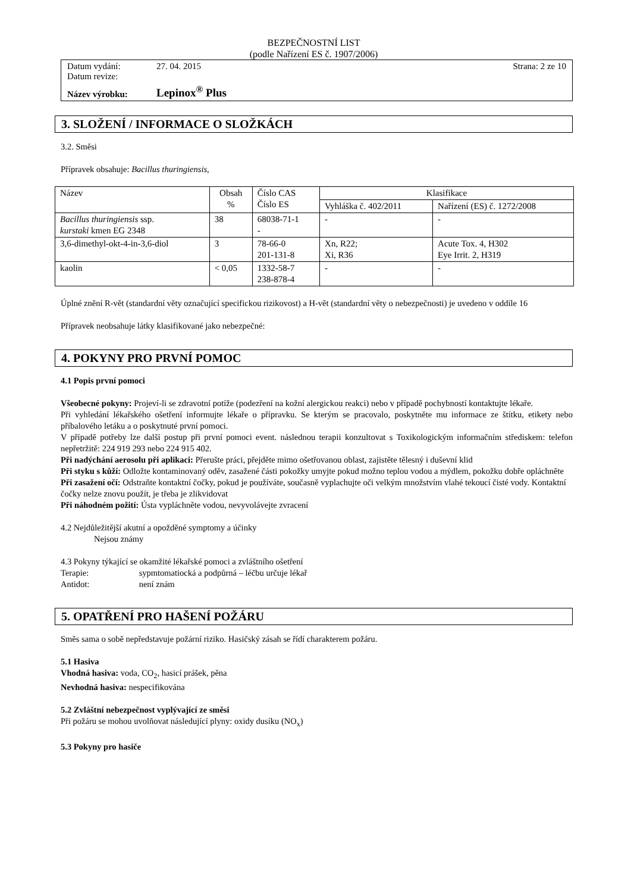BEZPEČNOSTNÍ LIST
(podle Nařízení ES č. 1907/2006)
| Datum vydání: | 27. 04. 2015 | Strana: 2 ze 10 |
| Datum revize: | | |
| Název výrobku: | Lepinox<sup>®</sup> Plus | |
3. SLOŽENÍ / INFORMACE O SLOŽKÁCH
3.2. Směsi
Přípravek obsahuje: Bacillus thuringiensis,
| Název | Obsah % | Číslo CAS Číslo ES | Klasifikace | |
| | | | Vyhláška č. 402/2011 | Nařízení (ES) č. 1272/2008 |
| Bacillus thuringiensis ssp. kurstaki kmen EG 2348 | 38 | 68038-71-1 - | - | - |
| 3,6-dimethyl-okt-4-in-3,6-diol | 3 | 78-66-0 201-131-8 | Xn, R22; Xi, R36 | Acute Tox. 4, H302 Eye Irrit. 2, H319 |
| kaolin | < 0,05 | 1332-58-7 238-878-4 | - | - |
Úplné znění R-vět (standardní věty označující specifickou rizikovost) a H-vět (standardní věty o nebezpečnosti) je uvedeno v oddíle 16
Přípravek neobsahuje látky klasifikované jako nebezpečné:
4. POKYNY PRO PRVNÍ POMOC
4.1 Popis první pomoci
Všeobecné pokyny: Projeví-li se zdravotní potíže (podezření na kožní alergickou reakci) nebo v případě pochybností kontaktujte lékaře.
Při vyhledání lékařského ošetření informujte lékaře o přípravku. Se kterým se pracovalo, poskytněte mu informace ze štítku, etikety nebo příbalového letáku a o poskytnuté první pomoci.
V případě potřeby lze další postup při první pomoci event. následnou terapii konzultovat s Toxikologickým informačním střediskem: telefon nepřetržitě: 224 919 293 nebo 224 915 402.
Při nadýchání aerosolu při aplikaci: Přerušte práci, přejděte mimo ošetřovanou oblast, zajistěte tělesný i duševní klid
Při styku s kůží: Odložte kontaminovaný oděv, zasažené části pokožky umyjte pokud možno teplou vodou a mýdlem, pokožku dobře opláchněte
Při zasažení očí: Odstraňte kontaktní čočky, pokud je používáte, současně vyplachujte oči velkým množstvím vlahé tekoucí čisté vody. Kontaktní čočky nelze znovu použít, je třeba je zlikvidovat
Při náhodném požití: Ústa vypláchněte vodou, nevyvolávejte zvracení
4.2 Nejdůležitější akutní a opožděné symptomy a účinky
Nejsou známy
4.3 Pokyny týkající se okamžité lékařské pomoci a zvláštního ošetření
Terapie: sypmtomatiocká a podpůrná – léčbu určuje lékař
Antidot: není znám
5. OPATŘENÍ PRO HAŠENÍ POŽÁRU
Směs sama o sobě nepředstavuje požární riziko. Hasičský zásah se řídí charakterem požáru.
5.1 Hasiva
Vhodná hasiva: voda, CO<sub>2</sub>, hasicí prášek, pěna
Nevhodná hasiva: nespecifikována
5.2 Zvláštní nebezpečnost vyplývající ze směsi
Při požáru se mohou uvolňovat následující plyny: oxidy dusíku (NO<sub>x</sub>)
5.3 Pokyny pro hasiče